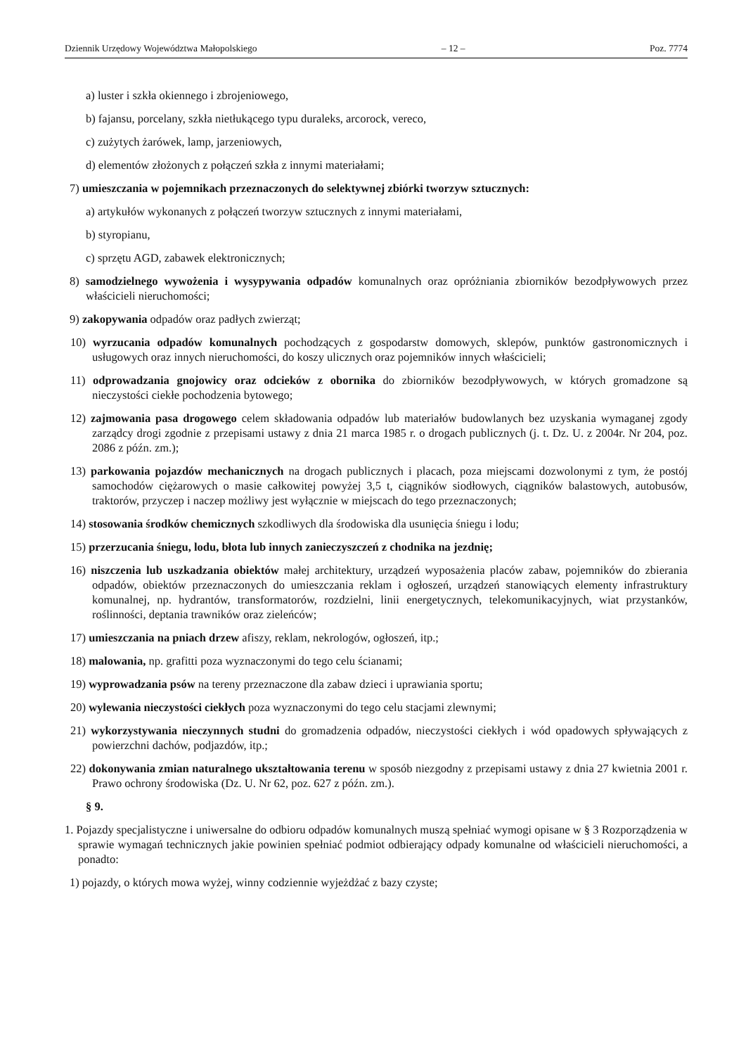Dziennik Urzędowy Województwa Małopolskiego – 12 – Poz. 7774
a) luster i szkła okiennego i zbrojeniowego,
b) fajansu, porcelany, szkła nietłukącego typu duraleks, arcorock, vereco,
c) zużytych żarówek, lamp, jarzeniowych,
d) elementów złożonych z połączeń szkła z innymi materiałami;
7) umieszczania w pojemnikach przeznaczonych do selektywnej zbiórki tworzyw sztucznych:
a) artykułów wykonanych z połączeń tworzyw sztucznych z innymi materiałami,
b) styropianu,
c) sprzętu AGD, zabawek elektronicznych;
8) samodzielnego wywożenia i wysypywania odpadów komunalnych oraz opróżniania zbiorników bezodpływowych przez właścicieli nieruchomości;
9) zakopywania odpadów oraz padłych zwierząt;
10) wyrzucania odpadów komunalnych pochodzących z gospodarstw domowych, sklepów, punktów gastronomicznych i usługowych oraz innych nieruchomości, do koszy ulicznych oraz pojemników innych właścicieli;
11) odprowadzania gnojowicy oraz odcieków z obornika do zbiorników bezodpływowych, w których gromadzone są nieczystości ciekłe pochodzenia bytowego;
12) zajmowania pasa drogowego celem składowania odpadów lub materiałów budowlanych bez uzyskania wymaganej zgody zarządcy drogi zgodnie z przepisami ustawy z dnia 21 marca 1985 r. o drogach publicznych (j. t. Dz. U. z 2004r. Nr 204, poz. 2086 z późn. zm.);
13) parkowania pojazdów mechanicznych na drogach publicznych i placach, poza miejscami dozwolonymi z tym, że postój samochodów ciężarowych o masie całkowitej powyżej 3,5 t, ciągników siodłowych, ciągników balastowych, autobusów, traktorów, przyczep i naczep możliwy jest wyłącznie w miejscach do tego przeznaczonych;
14) stosowania środków chemicznych szkodliwych dla środowiska dla usunięcia śniegu i lodu;
15) przerzucania śniegu, lodu, błota lub innych zanieczyszczeń z chodnika na jezdnię;
16) niszczenia lub uszkadzania obiektów małej architektury, urządzeń wyposażenia placów zabaw, pojemników do zbierania odpadów, obiektów przeznaczonych do umieszczania reklam i ogłoszeń, urządzeń stanowiących elementy infrastruktury komunalnej, np. hydrantów, transformatorów, rozdzielni, linii energetycznych, telekomunikacyjnych, wiat przystanków, roślinności, deptania trawników oraz zieleńców;
17) umieszczania na pniach drzew afiszy, reklam, nekrologów, ogłoszeń, itp.;
18) malowania, np. grafitti poza wyznaczonymi do tego celu ścianami;
19) wyprowadzania psów na tereny przeznaczone dla zabaw dzieci i uprawiania sportu;
20) wylewania nieczystości ciekłych poza wyznaczonymi do tego celu stacjami zlewnymi;
21) wykorzystywania nieczynnych studni do gromadzenia odpadów, nieczystości ciekłych i wód opadowych spływających z powierzchni dachów, podjazdów, itp.;
22) dokonywania zmian naturalnego ukształtowania terenu w sposób niezgodny z przepisami ustawy z dnia 27 kwietnia 2001 r. Prawo ochrony środowiska (Dz. U. Nr 62, poz. 627 z późn. zm.).
§ 9.
1. Pojazdy specjalistyczne i uniwersalne do odbioru odpadów komunalnych muszą spełniać wymogi opisane w § 3 Rozporządzenia w sprawie wymagań technicznych jakie powinien spełniać podmiot odbierający odpady komunalne od właścicieli nieruchomości, a ponadto:
1) pojazdy, o których mowa wyżej, winny codziennie wyjeżdżać z bazy czyste;